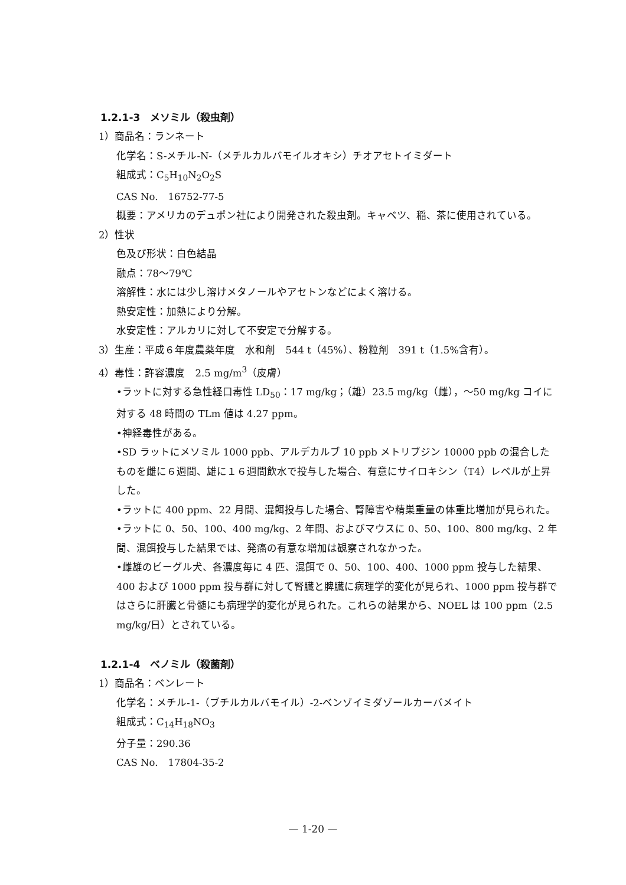1.2.1-3　メソミル（殺虫剤）
1）商品名：ランネート
化学名：S-メチル-N-（メチルカルバモイルオキシ）チオアセトイミダート
組成式：C<sub>5</sub>H<sub>10</sub>N<sub>2</sub>O<sub>2</sub>S
CAS No.　16752-77-5
概要：アメリカのデュポン社により開発された殺虫剤。キャベツ、稲、茶に使用されている。
2）性状
色及び形状：白色結晶
融点：78～79℃
溶解性：水には少し溶けメタノールやアセトンなどによく溶ける。
熱安定性：加熱により分解。
水安定性：アルカリに対して不安定で分解する。
3）生産：平成６年度農薬年度　水和剤　544 t（45%）、粉粒剤　391 t（1.5%含有）。
4）毒性：許容濃度　2.5 mg/m<sup>3</sup>（皮膚）
•ラットに対する急性経口毒性 LD<sub>50</sub>：17 mg/kg；（雄）23.5 mg/kg（雌），～50 mg/kg コイに対する 48 時間の TLm 値は 4.27 ppm。
•神経毒性がある。
•SD ラットにメソミル 1000 ppb、アルデカルブ 10 ppb メトリブジン 10000 ppb の混合したものを雌に６週間、雄に１６週間飲水で投与した場合、有意にサイロキシン（T4）レベルが上昇した。
•ラットに 400 ppm、22 月間、混餌投与した場合、腎障害や精巣重量の体重比増加が見られた。
•ラットに 0、50、100、400 mg/kg、2 年間、およびマウスに 0、50、100、800 mg/kg、2 年間、混餌投与した結果では、発癌の有意な増加は観察されなかった。
•雌雄のビーグル犬、各濃度毎に 4 匹、混餌で 0、50、100、400、1000 ppm 投与した結果、400 および 1000 ppm 投与群に対して腎臓と脾臓に病理学的変化が見られ、1000 ppm 投与群ではさらに肝臓と骨髄にも病理学的変化が見られた。これらの結果から、NOEL は 100 ppm（2.5 mg/kg/日）とされている。
1.2.1-4　ベノミル（殺菌剤）
1）商品名：ベンレート
化学名：メチル-1-（ブチルカルバモイル）-2-ベンゾイミダゾールカーバメイト
組成式：C<sub>14</sub>H<sub>18</sub>NO<sub>3</sub>
分子量：290.36
CAS No.　17804-35-2
— 1-20 —